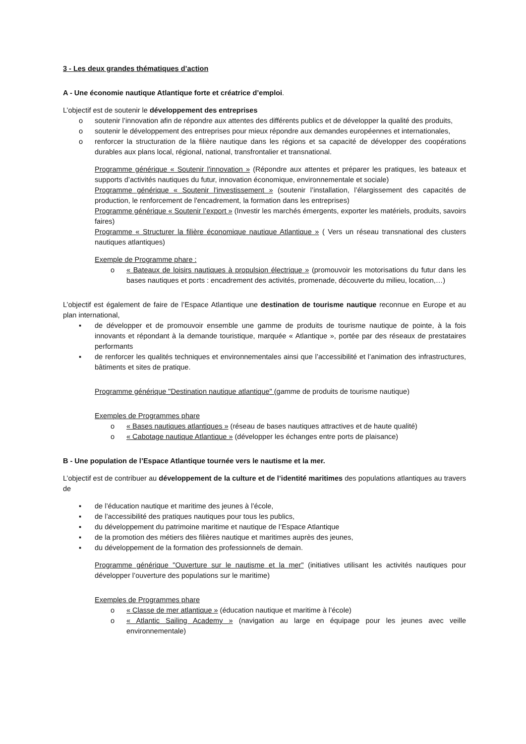3 - Les deux grandes thématiques d’action
A - Une économie nautique Atlantique forte et créatrice d’emploi.
L’objectif est de soutenir le développement des entreprises
o soutenir l’innovation afin de répondre aux attentes des différents publics et de développer la qualité des produits,
o soutenir le développement des entreprises pour mieux répondre aux demandes européennes et internationales,
o renforcer la structuration de la filière nautique dans les régions et sa capacité de développer des coopérations durables aux plans local, régional, national, transfrontalier et transnational.
Programme générique « Soutenir l'innovation » (Répondre aux attentes et préparer les pratiques, les bateaux et supports d’activités nautiques du futur, innovation économique, environnementale et sociale)
Programme générique « Soutenir l'investissement » (soutenir l’installation, l’élargissement des capacités de production, le renforcement de l'encadrement, la formation dans les entreprises)
Programme générique « Soutenir l’export » (Investir les marchés émergents, exporter les matériels, produits, savoirs faires)
Programme « Structurer la filière économique nautique Atlantique » ( Vers un réseau transnational des clusters nautiques atlantiques)
Exemple de Programme phare :
o « Bateaux de loisirs nautiques à propulsion électrique » (promouvoir les motorisations du futur dans les bases nautiques et ports : encadrement des activités, promenade, découverte du milieu, location,…)
L’objectif est également de faire de l’Espace Atlantique une destination de tourisme nautique reconnue en Europe et au plan international,
▪ de développer et de promouvoir ensemble une gamme de produits de tourisme nautique de pointe, à la fois innovants et répondant à la demande touristique, marquée « Atlantique », portée par des réseaux de prestataires performants
▪ de renforcer les qualités techniques et environnementales ainsi que l’accessibilité et l’animation des infrastructures, bâtiments et sites de pratique.
Programme générique "Destination nautique atlantique" (gamme de produits de tourisme nautique)
Exemples de Programmes phare
o « Bases nautiques atlantiques » (réseau de bases nautiques attractives et de haute qualité)
o « Cabotage nautique Atlantique » (développer les échanges entre ports de plaisance)
B - Une population de l’Espace Atlantique tournée vers le nautisme et la mer.
L’objectif est de contribuer au développement de la culture et de l’identité maritimes des populations atlantiques au travers de
▪ de l’éducation nautique et maritime des jeunes à l’école,
▪ de l’accessibilité des pratiques nautiques pour tous les publics,
▪ du développement du patrimoine maritime et nautique de l’Espace Atlantique
▪ de la promotion des métiers des filières nautique et maritimes auprès des jeunes,
▪ du développement de la formation des professionnels de demain.
Programme générique "Ouverture sur le nautisme et la mer" (initiatives utilisant les activités nautiques pour développer l’ouverture des populations sur le maritime)
Exemples de Programmes phare
o « Classe de mer atlantique » (éducation nautique et maritime à l’école)
o « Atlantic Sailing Academy » (navigation au large en équipage pour les jeunes avec veille environnementale)